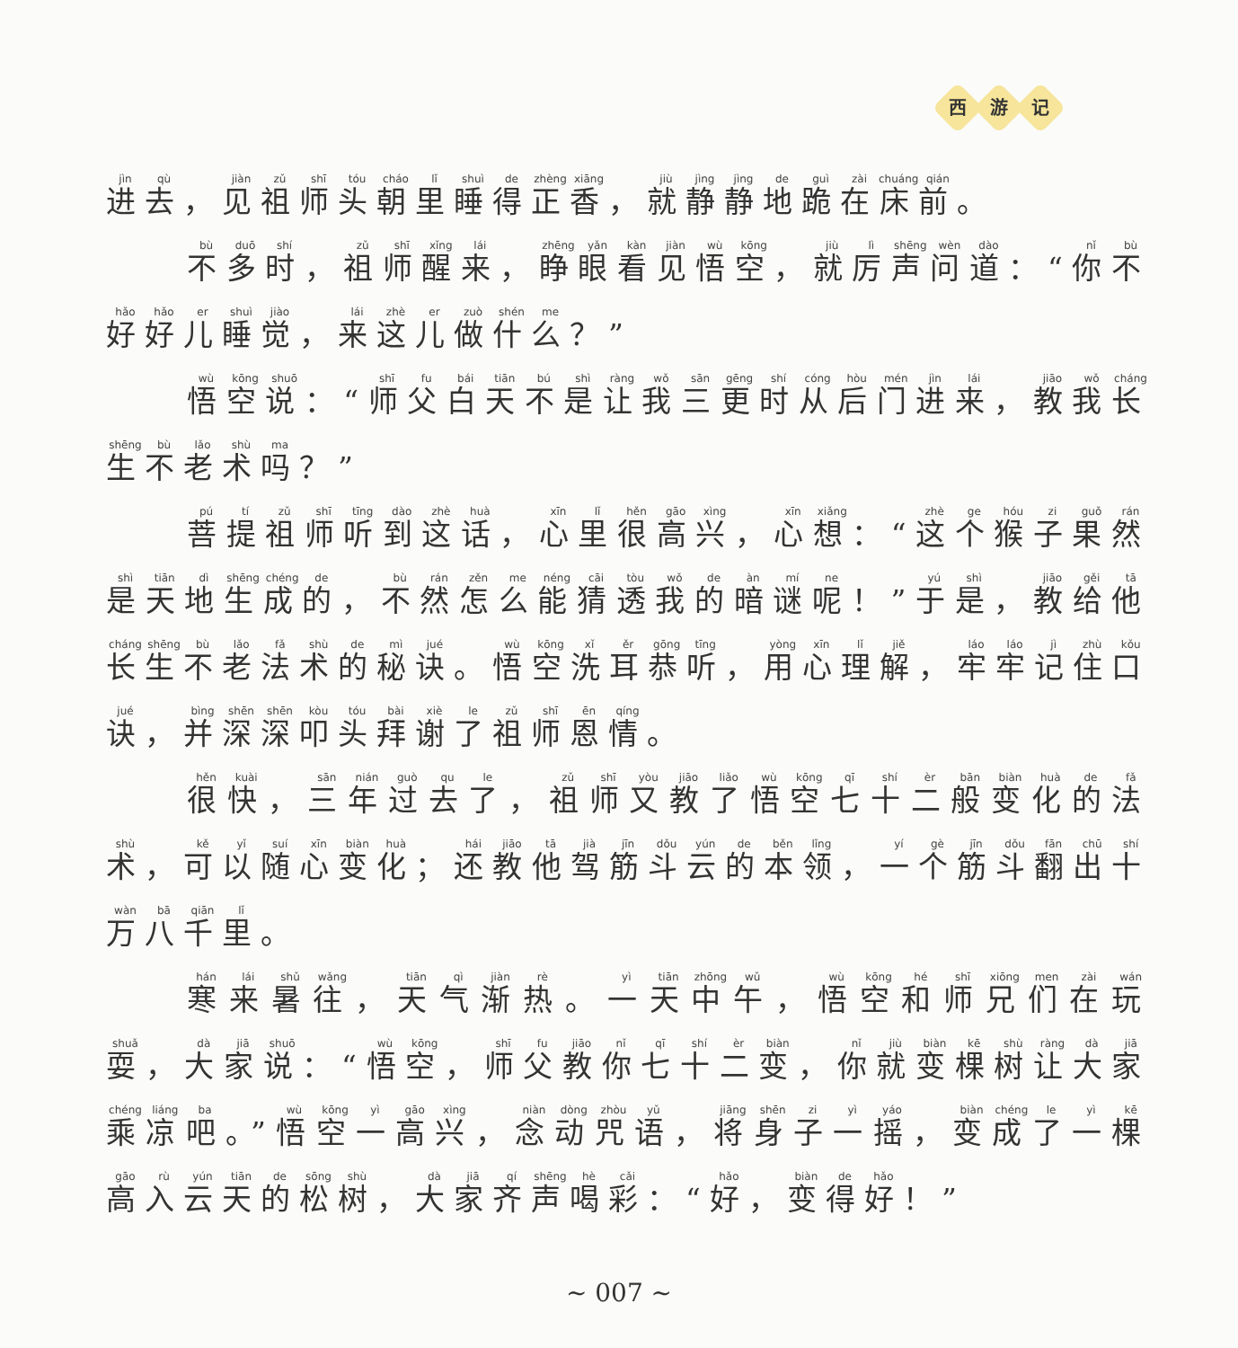西游 记
进去，见祖师头朝里睡得正香，就静静地跪在床前。
不多时，祖师醒来，睁眼看见悟空，就厉声问道：“你不好好儿睡觉，来这儿做什么？”
悟空说：“师父白天不是让我三更时从后门进来，教我长生不老术吗？”
菩提祖师听到这话，心里很高兴，心想：“这个猴子果然是天地生成的，不然怎么能猜透我的暗谜呢！”于是，教给他长生不老法术的秘诀。悟空洗耳恭听，用心理解，牢牢记住口诀，并深深叩头拜谢了祖师恩情。
很快，三年过去了，祖师又教了悟空七十二般变化的法术，可以随心变化；还教他驾筋斗云的本领，一个筋斗翻出十万八千里。
寒来暑往，天气渐热。一天中午，悟空和师兄们在玩耍，大家说：“悟空，师父教你七十二变，你就变棵树让大家乘凉吧。”悟空一高兴，念动咒语，将身子一摇，变成了一棵高入云天的松树，大家齐声喝彩：“好，变得好！”
~ 007 ~